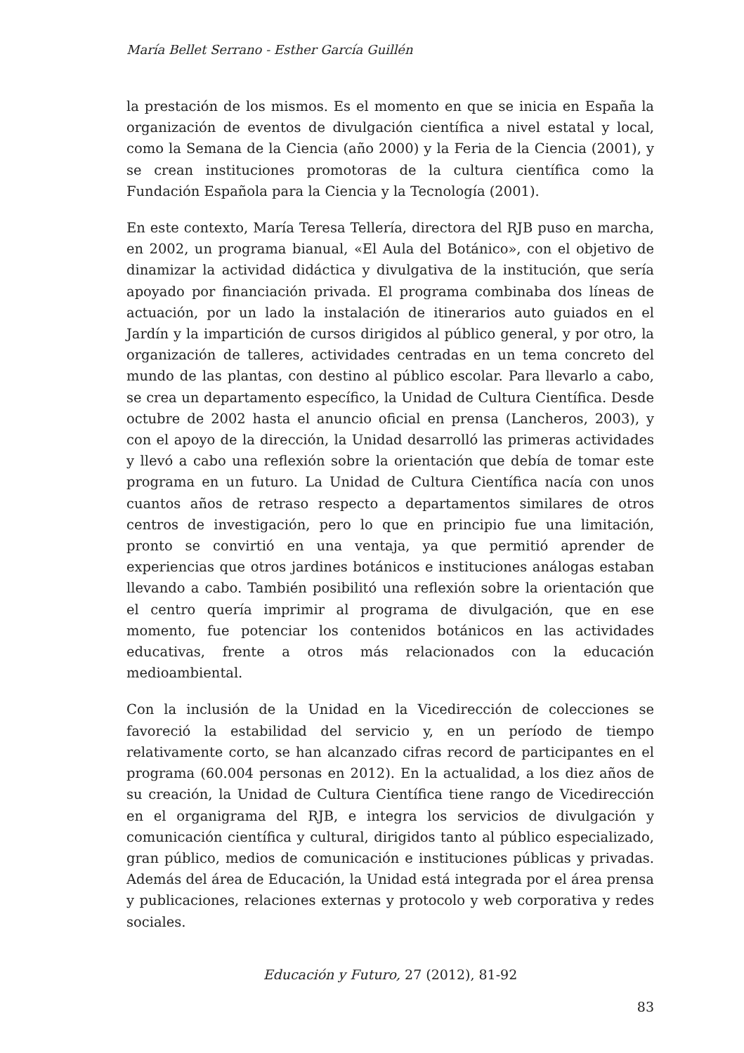María Bellet Serrano - Esther García Guillén
la prestación de los mismos. Es el momento en que se inicia en España la organización de eventos de divulgación científica a nivel estatal y local, como la Semana de la Ciencia (año 2000) y la Feria de la Ciencia (2001), y se crean instituciones promotoras de la cultura científica como la Fundación Española para la Ciencia y la Tecnología (2001).
En este contexto, María Teresa Tellería, directora del RJB puso en marcha, en 2002, un programa bianual, «El Aula del Botánico», con el objetivo de dinamizar la actividad didáctica y divulgativa de la institución, que sería apoyado por financiación privada. El programa combinaba dos líneas de actuación, por un lado la instalación de itinerarios auto guiados en el Jardín y la impartición de cursos dirigidos al público general, y por otro, la organización de talleres, actividades centradas en un tema concreto del mundo de las plantas, con destino al público escolar. Para llevarlo a cabo, se crea un departamento específico, la Unidad de Cultura Científica. Desde octubre de 2002 hasta el anuncio oficial en prensa (Lancheros, 2003), y con el apoyo de la dirección, la Unidad desarrolló las primeras actividades y llevó a cabo una reflexión sobre la orientación que debía de tomar este programa en un futuro. La Unidad de Cultura Científica nacía con unos cuantos años de retraso respecto a departamentos similares de otros centros de investigación, pero lo que en principio fue una limitación, pronto se convirtió en una ventaja, ya que permitió aprender de experiencias que otros jardines botánicos e instituciones análogas estaban llevando a cabo. También posibilitó una reflexión sobre la orientación que el centro quería imprimir al programa de divulgación, que en ese momento, fue potenciar los contenidos botánicos en las actividades educativas, frente a otros más relacionados con la educación medioambiental.
Con la inclusión de la Unidad en la Vicedirección de colecciones se favoreció la estabilidad del servicio y, en un período de tiempo relativamente corto, se han alcanzado cifras record de participantes en el programa (60.004 personas en 2012). En la actualidad, a los diez años de su creación, la Unidad de Cultura Científica tiene rango de Vicedirección en el organigrama del RJB, e integra los servicios de divulgación y comunicación científica y cultural, dirigidos tanto al público especializado, gran público, medios de comunicación e instituciones públicas y privadas. Además del área de Educación, la Unidad está integrada por el área prensa y publicaciones, relaciones externas y protocolo y web corporativa y redes sociales.
Educación y Futuro, 27 (2012), 81-92
83